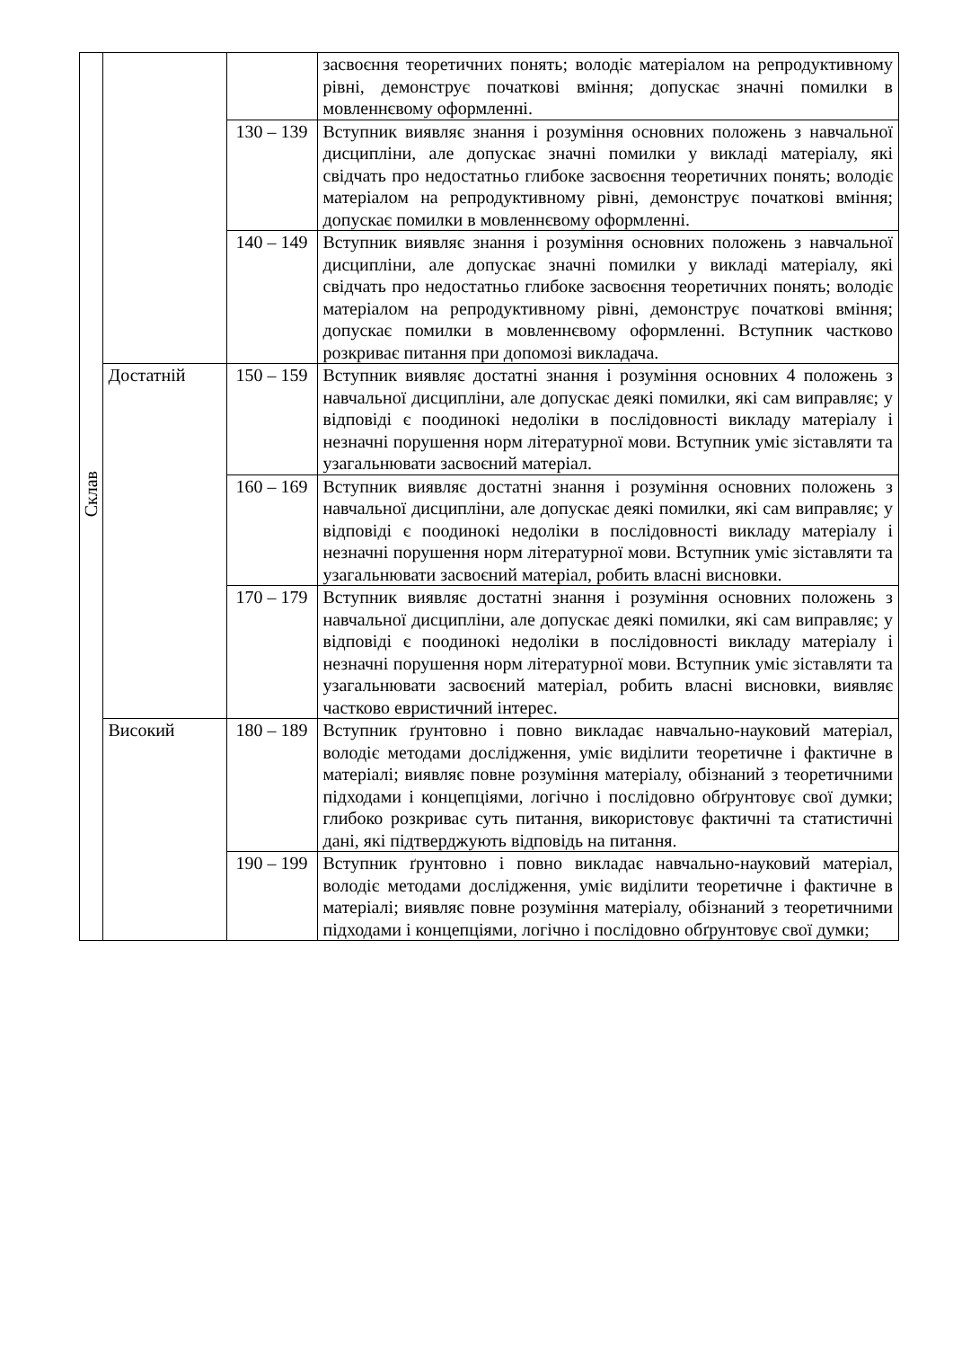| Склав | | | засвоєння теоретичних понять; володіє матеріалом на репродуктивному рівні, демонструє початкові вміння; допускає значні помилки в мовленнєвому оформленні. |
| | | 130 – 139 | Вступник виявляє знання і розуміння основних положень з навчальної дисципліни, але допускає значні помилки у викладі матеріалу, які свідчать про недостатньо глибоке засвоєння теоретичних понять; володіє матеріалом на репродуктивному рівні, демонструє початкові вміння; допускає помилки в мовленнєвому оформленні. |
| | | 140 – 149 | Вступник виявляє знання і розуміння основних положень з навчальної дисципліни, але допускає значні помилки у викладі матеріалу, які свідчать про недостатньо глибоке засвоєння теоретичних понять; володіє матеріалом на репродуктивному рівні, демонструє початкові вміння; допускає помилки в мовленнєвому оформленні. Вступник частково розкриває питання при допомозі викладача. |
| | Достатній | 150 – 159 | Вступник виявляє достатні знання і розуміння основних 4 положень з навчальної дисципліни, але допускає деякі помилки, які сам виправляє; у відповіді є поодинокі недоліки в послідовності викладу матеріалу і незначні порушення норм літературної мови. Вступник уміє зіставляти та узагальнювати засвоєний матеріал. |
| | | 160 – 169 | Вступник виявляє достатні знання і розуміння основних положень з навчальної дисципліни, але допускає деякі помилки, які сам виправляє; у відповіді є поодинокі недоліки в послідовності викладу матеріалу і незначні порушення норм літературної мови. Вступник уміє зіставляти та узагальнювати засвоєний матеріал, робить власні висновки. |
| | | 170 – 179 | Вступник виявляє достатні знання і розуміння основних положень з навчальної дисципліни, але допускає деякі помилки, які сам виправляє; у відповіді є поодинокі недоліки в послідовності викладу матеріалу і незначні порушення норм літературної мови. Вступник уміє зіставляти та узагальнювати засвоєний матеріал, робить власні висновки, виявляє частково евристичний інтерес. |
| | Високий | 180 – 189 | Вступник ґрунтовно і повно викладає навчально-науковий матеріал, володіє методами дослідження, уміє виділити теоретичне і фактичне в матеріалі; виявляє повне розуміння матеріалу, обізнаний з теоретичними підходами і концепціями, логічно і послідовно обґрунтовує свої думки; глибоко розкриває суть питання, використовує фактичні та статистичні дані, які підтверджують відповідь на питання. |
| | | 190 – 199 | Вступник ґрунтовно і повно викладає навчально-науковий матеріал, володіє методами дослідження, уміє виділити теоретичне і фактичне в матеріалі; виявляє повне розуміння матеріалу, обізнаний з теоретичними підходами і концепціями, логічно і послідовно обґрунтовує свої думки; |